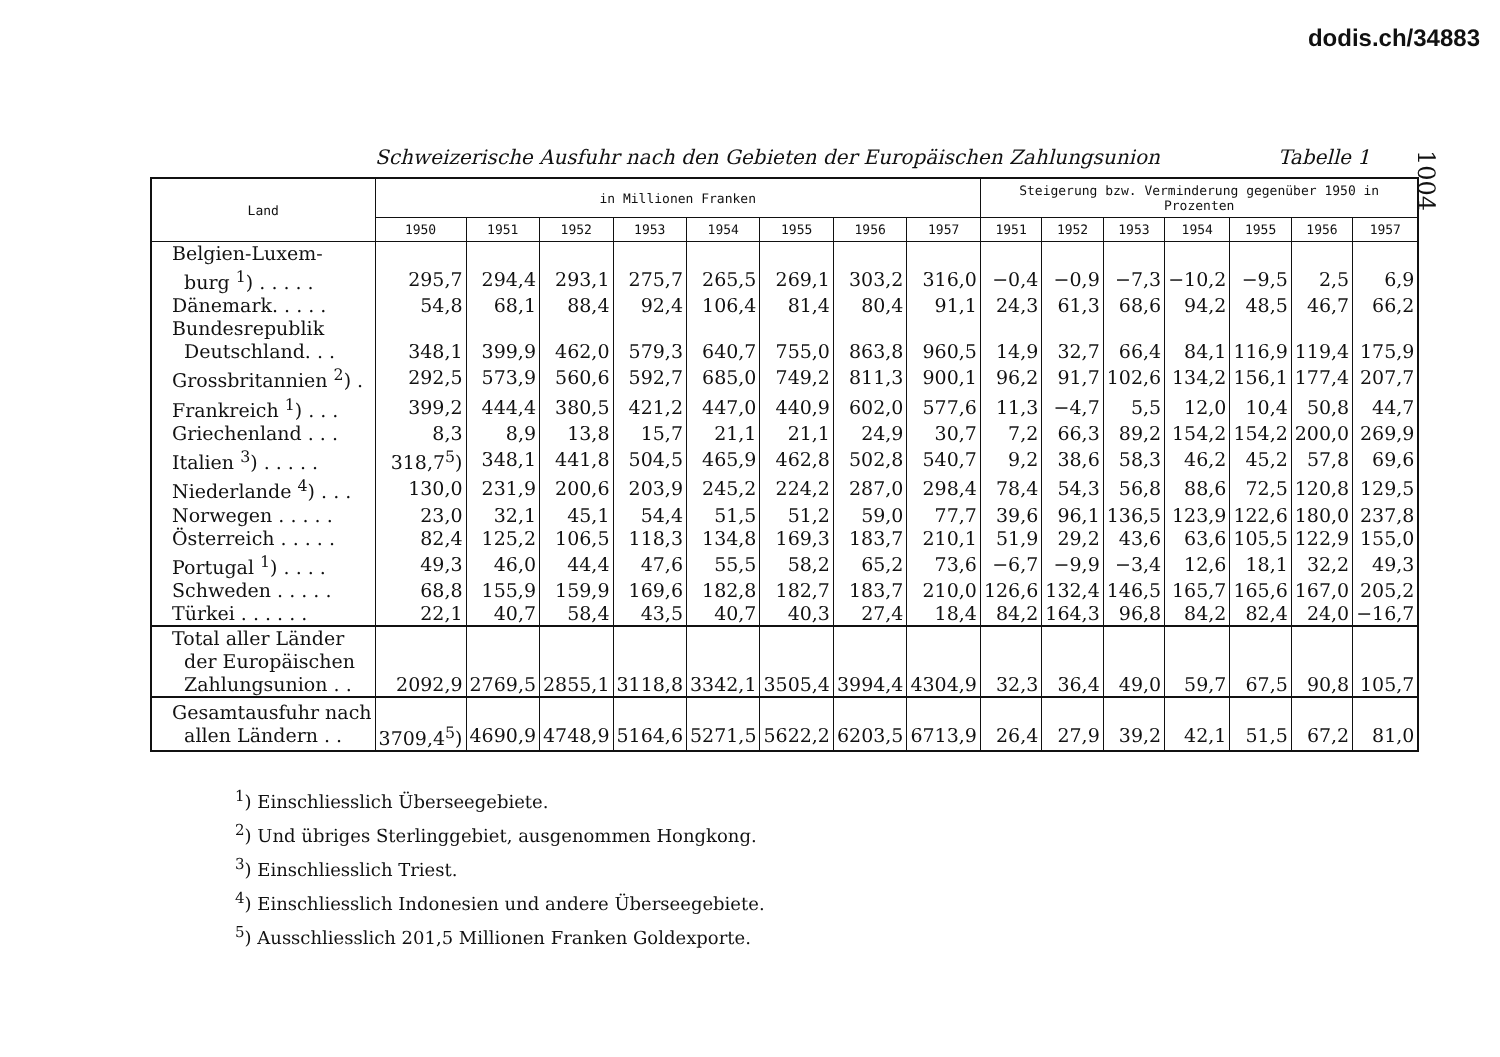dodis.ch/34883
1004
Schweizerische Ausfuhr nach den Gebieten der Europäischen Zahlungsunion Tabelle 1
| Land | in Millionen Franken | | | | | | | | Steigerung bzw. Verminderung gegenüber 1950 in Prozenten | | | | | | |
| --- | --- | --- | --- | --- | --- | --- | --- | --- | --- | --- | --- | --- | --- | --- | --- |
| | 1950 | 1951 | 1952 | 1953 | 1954 | 1955 | 1956 | 1957 | 1951 | 1952 | 1953 | 1954 | 1955 | 1956 | 1957 |
| Belgien-Luxem- burg <sup>1</sup>) . . . . . | 295,7 | 294,4 | 293,1 | 275,7 | 265,5 | 269,1 | 303,2 | 316,0 | −0,4 | −0,9 | −7,3 | −10,2 | −9,5 | 2,5 | 6,9 |
| Dänemark. . . . . | 54,8 | 68,1 | 88,4 | 92,4 | 106,4 | 81,4 | 80,4 | 91,1 | 24,3 | 61,3 | 68,6 | 94,2 | 48,5 | 46,7 | 66,2 |
| Bundesrepublik Deutschland. . . | 348,1 | 399,9 | 462,0 | 579,3 | 640,7 | 755,0 | 863,8 | 960,5 | 14,9 | 32,7 | 66,4 | 84,1 | 116,9 | 119,4 | 175,9 |
| Grossbritannien <sup>2</sup>) . | 292,5 | 573,9 | 560,6 | 592,7 | 685,0 | 749,2 | 811,3 | 900,1 | 96,2 | 91,7 | 102,6 | 134,2 | 156,1 | 177,4 | 207,7 |
| Frankreich <sup>1</sup>) . . . | 399,2 | 444,4 | 380,5 | 421,2 | 447,0 | 440,9 | 602,0 | 577,6 | 11,3 | −4,7 | 5,5 | 12,0 | 10,4 | 50,8 | 44,7 |
| Griechenland . . . | 8,3 | 8,9 | 13,8 | 15,7 | 21,1 | 21,1 | 24,9 | 30,7 | 7,2 | 66,3 | 89,2 | 154,2 | 154,2 | 200,0 | 269,9 |
| Italien <sup>3</sup>) . . . . . | 318,7<sup>5</sup>) | 348,1 | 441,8 | 504,5 | 465,9 | 462,8 | 502,8 | 540,7 | 9,2 | 38,6 | 58,3 | 46,2 | 45,2 | 57,8 | 69,6 |
| Niederlande <sup>4</sup>) . . . | 130,0 | 231,9 | 200,6 | 203,9 | 245,2 | 224,2 | 287,0 | 298,4 | 78,4 | 54,3 | 56,8 | 88,6 | 72,5 | 120,8 | 129,5 |
| Norwegen . . . . . | 23,0 | 32,1 | 45,1 | 54,4 | 51,5 | 51,2 | 59,0 | 77,7 | 39,6 | 96,1 | 136,5 | 123,9 | 122,6 | 180,0 | 237,8 |
| Österreich . . . . . | 82,4 | 125,2 | 106,5 | 118,3 | 134,8 | 169,3 | 183,7 | 210,1 | 51,9 | 29,2 | 43,6 | 63,6 | 105,5 | 122,9 | 155,0 |
| Portugal <sup>1</sup>) . . . . | 49,3 | 46,0 | 44,4 | 47,6 | 55,5 | 58,2 | 65,2 | 73,6 | −6,7 | −9,9 | −3,4 | 12,6 | 18,1 | 32,2 | 49,3 |
| Schweden . . . . . | 68,8 | 155,9 | 159,9 | 169,6 | 182,8 | 182,7 | 183,7 | 210,0 | 126,6 | 132,4 | 146,5 | 165,7 | 165,6 | 167,0 | 205,2 |
| Türkei . . . . . . | 22,1 | 40,7 | 58,4 | 43,5 | 40,7 | 40,3 | 27,4 | 18,4 | 84,2 | 164,3 | 96,8 | 84,2 | 82,4 | 24,0 | −16,7 |
| Total aller Länder der Europäischen Zahlungsunion . . | 2092,9 | 2769,5 | 2855,1 | 3118,8 | 3342,1 | 3505,4 | 3994,4 | 4304,9 | 32,3 | 36,4 | 49,0 | 59,7 | 67,5 | 90,8 | 105,7 |
| Gesamtausfuhr nach allen Ländern . . | 3709,4<sup>5</sup>) | 4690,9 | 4748,9 | 5164,6 | 5271,5 | 5622,2 | 6203,5 | 6713,9 | 26,4 | 27,9 | 39,2 | 42,1 | 51,5 | 67,2 | 81,0 |
<sup>1</sup>) Einschliesslich Überseegebiete.
<sup>2</sup>) Und übriges Sterlinggebiet, ausgenommen Hongkong.
<sup>3</sup>) Einschliesslich Triest.
<sup>4</sup>) Einschliesslich Indonesien und andere Überseegebiete.
<sup>5</sup>) Ausschliesslich 201,5 Millionen Franken Goldexporte.